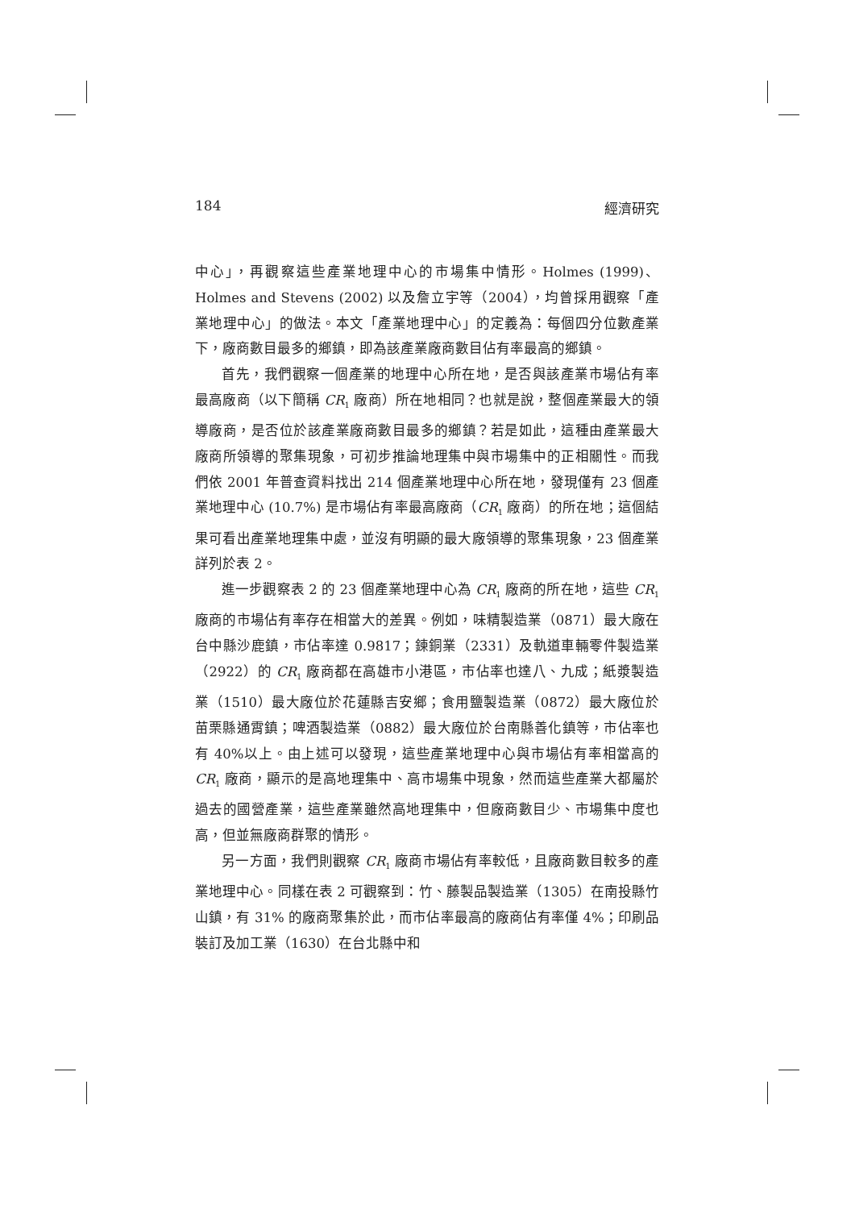184 經濟研究
中心」，再觀察這些產業地理中心的市場集中情形。Holmes (1999)、Holmes and Stevens (2002) 以及詹立宇等（2004），均曾採用觀察「產業地理中心」的做法。本文「產業地理中心」的定義為：每個四分位數產業下，廠商數目最多的鄉鎮，即為該產業廠商數目佔有率最高的鄉鎮。
首先，我們觀察一個產業的地理中心所在地，是否與該產業市場佔有率最高廠商（以下簡稱 CR<sub>1</sub> 廠商）所在地相同？也就是說，整個產業最大的領導廠商，是否位於該產業廠商數目最多的鄉鎮？若是如此，這種由產業最大廠商所領導的聚集現象，可初步推論地理集中與市場集中的正相關性。而我們依 2001 年普查資料找出 214 個產業地理中心所在地，發現僅有 23 個產業地理中心 (10.7%) 是市場佔有率最高廠商（CR<sub>1</sub> 廠商）的所在地；這個結果可看出產業地理集中處，並沒有明顯的最大廠領導的聚集現象，23 個產業詳列於表 2。
進一步觀察表 2 的 23 個產業地理中心為 CR<sub>1</sub> 廠商的所在地，這些 CR<sub>1</sub> 廠商的市場佔有率存在相當大的差異。例如，味精製造業（0871）最大廠在台中縣沙鹿鎮，市佔率達 0.9817；鍊銅業（2331）及軌道車輛零件製造業（2922）的 CR<sub>1</sub> 廠商都在高雄市小港區，市佔率也達八、九成；紙漿製造業（1510）最大廠位於花蓮縣吉安鄉；食用鹽製造業（0872）最大廠位於苗栗縣通霄鎮；啤酒製造業（0882）最大廠位於台南縣善化鎮等，市佔率也有 40%以上。由上述可以發現，這些產業地理中心與市場佔有率相當高的 CR<sub>1</sub> 廠商，顯示的是高地理集中、高市場集中現象，然而這些產業大都屬於過去的國營產業，這些產業雖然高地理集中，但廠商數目少、市場集中度也高，但並無廠商群聚的情形。
另一方面，我們則觀察 CR<sub>1</sub> 廠商市場佔有率較低，且廠商數目較多的產業地理中心。同樣在表 2 可觀察到：竹、藤製品製造業（1305）在南投縣竹山鎮，有 31% 的廠商聚集於此，而市佔率最高的廠商佔有率僅 4%；印刷品裝訂及加工業（1630）在台北縣中和